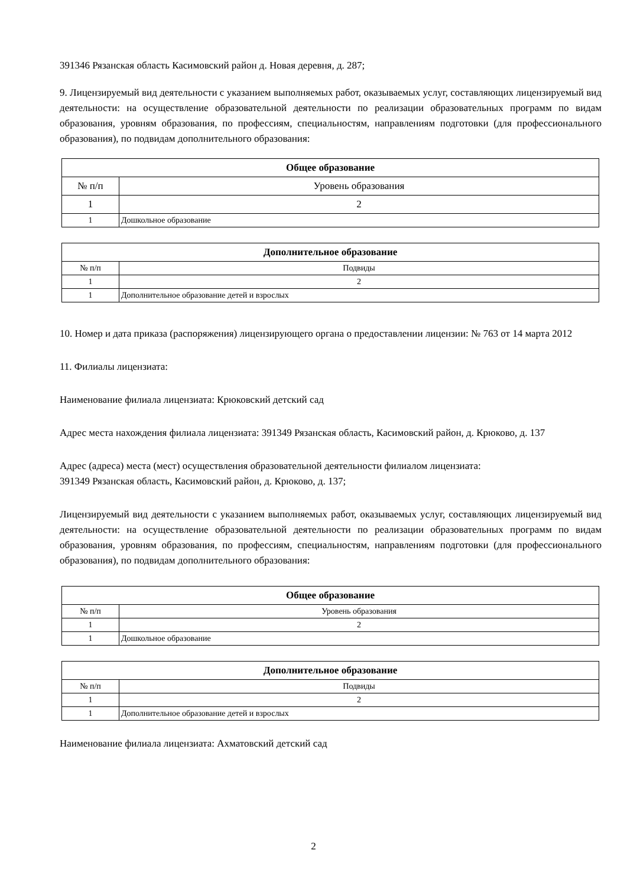391346 Рязанская область Касимовский район д. Новая деревня, д. 287;
9. Лицензируемый вид деятельности с указанием выполняемых работ, оказываемых услуг, составляющих лицензируемый вид деятельности: на осуществление образовательной деятельности по реализации образовательных программ по видам образования, уровням образования, по профессиям, специальностям, направлениям подготовки (для профессионального образования), по подвидам дополнительного образования:
| Общее образование | |
| --- | --- |
| № п/п | Уровень образования |
| 1 | 2 |
| 1 | Дошкольное образование |
| Дополнительное образование | |
| --- | --- |
| № п/п | Подвиды |
| 1 | 2 |
| 1 | Дополнительное образование детей и взрослых |
10. Номер и дата приказа (распоряжения) лицензирующего органа о предоставлении лицензии: № 763 от 14 марта 2012
11. Филиалы лицензиата:
Наименование филиала лицензиата: Крюковский детский сад
Адрес места нахождения филиала лицензиата: 391349 Рязанская область, Касимовский район, д. Крюково, д. 137
Адрес (адреса) места (мест) осуществления образовательной деятельности филиалом лицензиата:
391349 Рязанская область, Касимовский район, д. Крюково, д. 137;
Лицензируемый вид деятельности с указанием выполняемых работ, оказываемых услуг, составляющих лицензируемый вид деятельности: на осуществление образовательной деятельности по реализации образовательных программ по видам образования, уровням образования, по профессиям, специальностям, направлениям подготовки (для профессионального образования), по подвидам дополнительного образования:
| Общее образование | |
| --- | --- |
| № п/п | Уровень образования |
| 1 | 2 |
| 1 | Дошкольное образование |
| Дополнительное образование | |
| --- | --- |
| № п/п | Подвиды |
| 1 | 2 |
| 1 | Дополнительное образование детей и взрослых |
Наименование филиала лицензиата: Ахматовский детский сад
2